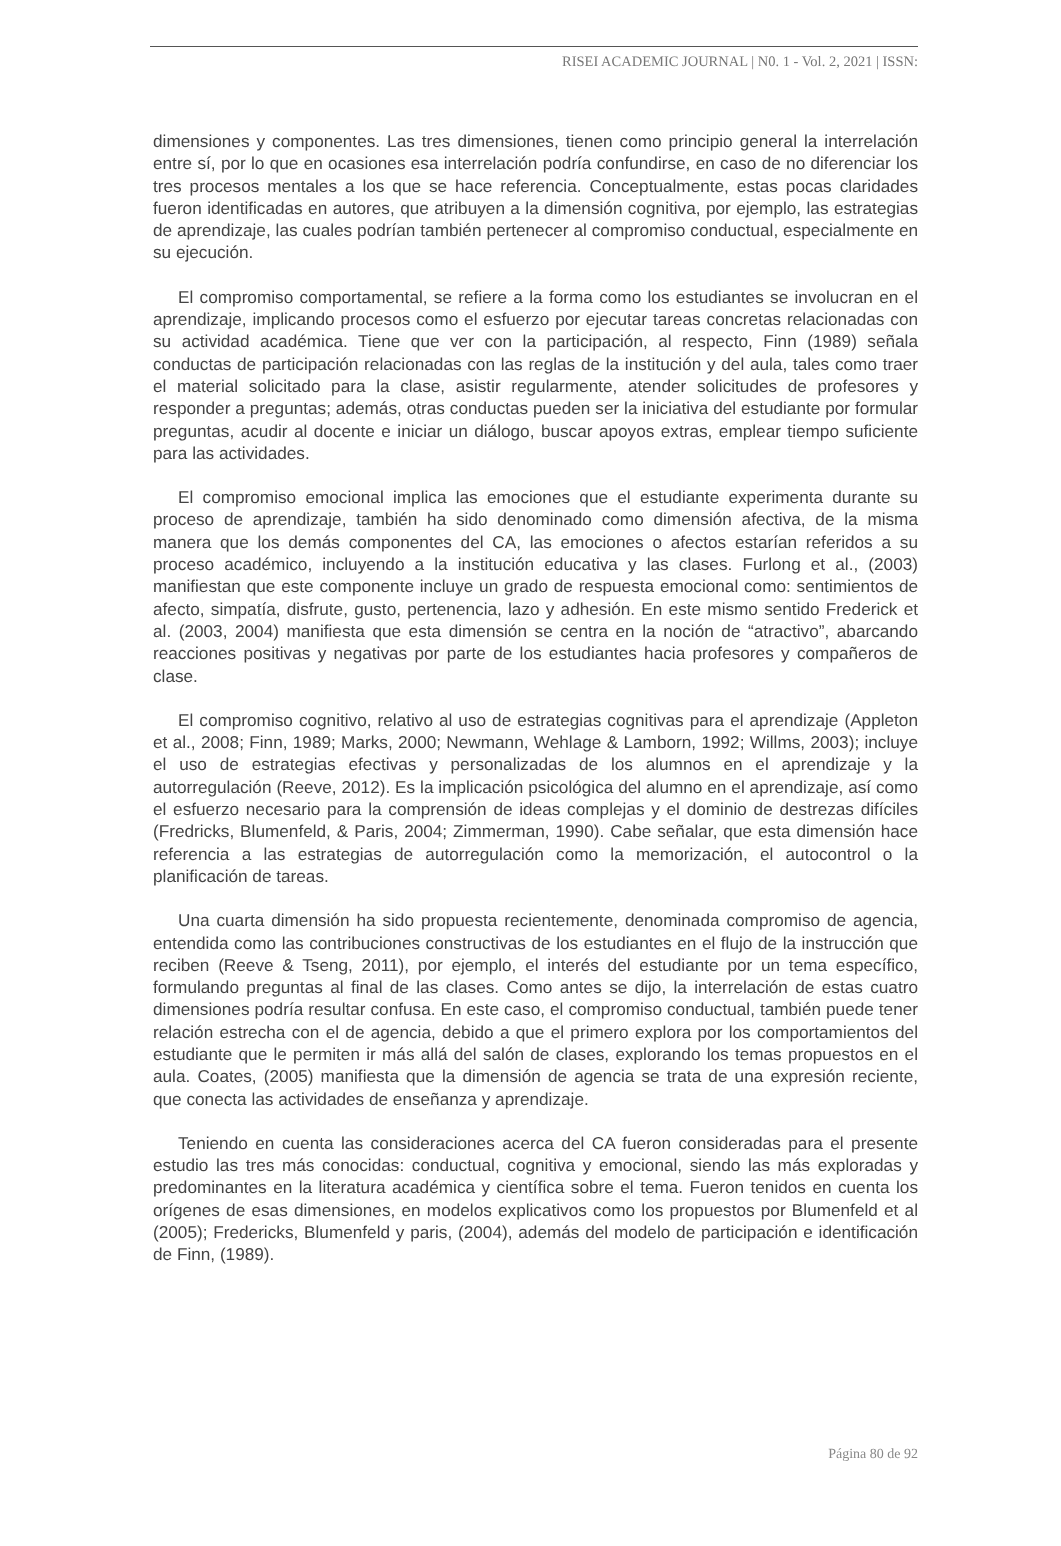RISEI ACADEMIC JOURNAL | N0. 1 - Vol. 2, 2021 | ISSN:
dimensiones y componentes. Las tres dimensiones, tienen como principio general la interrelación entre sí, por lo que en ocasiones esa interrelación podría confundirse, en caso de no diferenciar los tres procesos mentales a los que se hace referencia. Conceptualmente, estas pocas claridades fueron identificadas en autores, que atribuyen a la dimensión cognitiva, por ejemplo, las estrategias de aprendizaje, las cuales podrían también pertenecer al compromiso conductual, especialmente en su ejecución.
El compromiso comportamental, se refiere a la forma como los estudiantes se involucran en el aprendizaje, implicando procesos como el esfuerzo por ejecutar tareas concretas relacionadas con su actividad académica. Tiene que ver con la participación, al respecto, Finn (1989) señala conductas de participación relacionadas con las reglas de la institución y del aula, tales como traer el material solicitado para la clase, asistir regularmente, atender solicitudes de profesores y responder a preguntas; además, otras conductas pueden ser la iniciativa del estudiante por formular preguntas, acudir al docente e iniciar un diálogo, buscar apoyos extras, emplear tiempo suficiente para las actividades.
El compromiso emocional implica las emociones que el estudiante experimenta durante su proceso de aprendizaje, también ha sido denominado como dimensión afectiva, de la misma manera que los demás componentes del CA, las emociones o afectos estarían referidos a su proceso académico, incluyendo a la institución educativa y las clases. Furlong et al., (2003) manifiestan que este componente incluye un grado de respuesta emocional como: sentimientos de afecto, simpatía, disfrute, gusto, pertenencia, lazo y adhesión. En este mismo sentido Frederick et al. (2003, 2004) manifiesta que esta dimensión se centra en la noción de “atractivo”, abarcando reacciones positivas y negativas por parte de los estudiantes hacia profesores y compañeros de clase.
El compromiso cognitivo, relativo al uso de estrategias cognitivas para el aprendizaje (Appleton et al., 2008; Finn, 1989; Marks, 2000; Newmann, Wehlage & Lamborn, 1992; Willms, 2003); incluye el uso de estrategias efectivas y personalizadas de los alumnos en el aprendizaje y la autorregulación (Reeve, 2012). Es la implicación psicológica del alumno en el aprendizaje, así como el esfuerzo necesario para la comprensión de ideas complejas y el dominio de destrezas difíciles (Fredricks, Blumenfeld, & Paris, 2004; Zimmerman, 1990). Cabe señalar, que esta dimensión hace referencia a las estrategias de autorregulación como la memorización, el autocontrol o la planificación de tareas.
Una cuarta dimensión ha sido propuesta recientemente, denominada compromiso de agencia, entendida como las contribuciones constructivas de los estudiantes en el flujo de la instrucción que reciben (Reeve & Tseng, 2011), por ejemplo, el interés del estudiante por un tema específico, formulando preguntas al final de las clases. Como antes se dijo, la interrelación de estas cuatro dimensiones podría resultar confusa. En este caso, el compromiso conductual, también puede tener relación estrecha con el de agencia, debido a que el primero explora por los comportamientos del estudiante que le permiten ir más allá del salón de clases, explorando los temas propuestos en el aula. Coates, (2005) manifiesta que la dimensión de agencia se trata de una expresión reciente, que conecta las actividades de enseñanza y aprendizaje.
Teniendo en cuenta las consideraciones acerca del CA fueron consideradas para el presente estudio las tres más conocidas: conductual, cognitiva y emocional, siendo las más exploradas y predominantes en la literatura académica y científica sobre el tema. Fueron tenidos en cuenta los orígenes de esas dimensiones, en modelos explicativos como los propuestos por Blumenfeld et al (2005); Fredericks, Blumenfeld y paris, (2004), además del modelo de participación e identificación de Finn, (1989).
Página 80 de 92